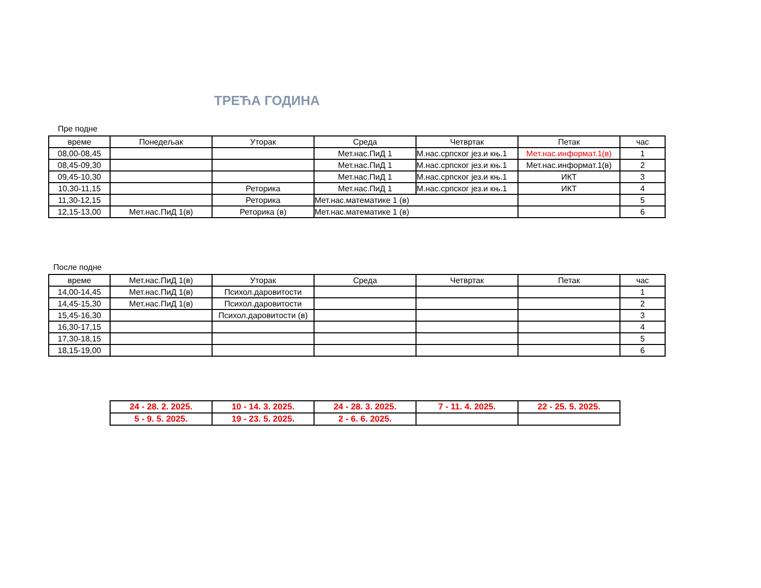ТРЕЋА ГОДИНА
Пре подне
| време | Понедељак | Уторак | Среда | Четвртак | Петак | час |
| --- | --- | --- | --- | --- | --- | --- |
| 08,00-08,45 | | | Мет.нас.ПиД 1 | М.нас.српског јез.и књ.1 | Мет.нас.информат.1(в) | 1 |
| 08,45-09,30 | | | Мет.нас.ПиД 1 | М.нас.српског јез.и књ.1 | Мет.нас.информат.1(в) | 2 |
| 09,45-10,30 | | | Мет.нас.ПиД 1 | М.нас.српског јез.и књ.1 | ИКТ | 3 |
| 10,30-11,15 | | Реторика | Мет.нас.ПиД 1 | М.нас.српског јез.и књ.1 | ИКТ | 4 |
| 11,30-12,15 | | Реторика | Мет.нас.математике 1 (в) | | | 5 |
| 12,15-13,00 | Мет.нас.ПиД 1(в) | Реторика (в) | Мет.нас.математике 1 (в) | | | 6 |
После подне
| време | Мет.нас.ПиД 1(в) | Уторак | Среда | Четвртак | Петак | час |
| --- | --- | --- | --- | --- | --- | --- |
| 14,00-14,45 | Мет.нас.ПиД 1(в) | Психол.даровитости | | | | 1 |
| 14,45-15,30 | Мет.нас.ПиД 1(в) | Психол.даровитости | | | | 2 |
| 15,45-16,30 | | Психол.даровитости (в) | | | | 3 |
| 16,30-17,15 | | | | | | 4 |
| 17,30-18,15 | | | | | | 5 |
| 18,15-19,00 | | | | | | 6 |
| 24 - 28. 2. 2025. | 10 - 14. 3. 2025. | 24 - 28. 3. 2025. | 7 - 11. 4. 2025. | 22 - 25. 5. 2025. |
| 5 - 9. 5. 2025. | 19 - 23. 5. 2025. | 2 - 6. 6. 2025. | | |